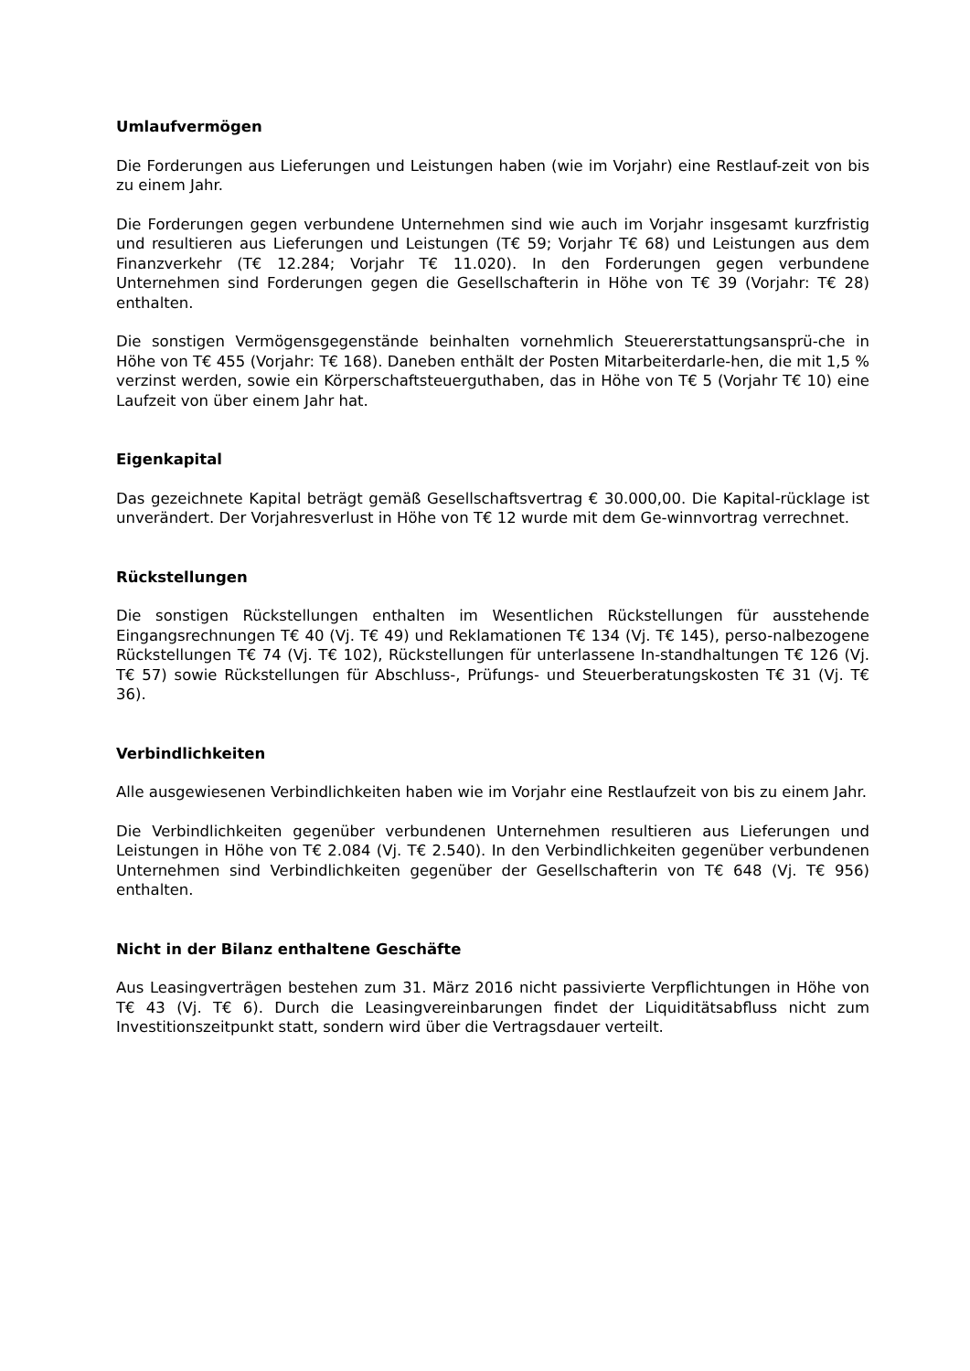Umlaufvermögen
Die Forderungen aus Lieferungen und Leistungen haben (wie im Vorjahr) eine Restlauf-zeit von bis zu einem Jahr.
Die Forderungen gegen verbundene Unternehmen sind wie auch im Vorjahr insgesamt kurzfristig und resultieren aus Lieferungen und Leistungen (T€ 59; Vorjahr T€ 68) und Leistungen aus dem Finanzverkehr (T€ 12.284; Vorjahr T€ 11.020). In den Forderungen gegen verbundene Unternehmen sind Forderungen gegen die Gesellschafterin in Höhe von T€ 39 (Vorjahr: T€ 28) enthalten.
Die sonstigen Vermögensgegenstände beinhalten vornehmlich Steuererstattungsansprü-che in Höhe von T€ 455 (Vorjahr: T€ 168). Daneben enthält der Posten Mitarbeiterdarle-hen, die mit 1,5 % verzinst werden, sowie ein Körperschaftsteuerguthaben, das in Höhe von T€ 5 (Vorjahr T€ 10) eine Laufzeit von über einem Jahr hat.
Eigenkapital
Das gezeichnete Kapital beträgt gemäß Gesellschaftsvertrag € 30.000,00. Die Kapital-rücklage ist unverändert. Der Vorjahresverlust in Höhe von T€ 12 wurde mit dem Ge-winnvortrag verrechnet.
Rückstellungen
Die sonstigen Rückstellungen enthalten im Wesentlichen Rückstellungen für ausstehende Eingangsrechnungen T€ 40 (Vj. T€ 49) und Reklamationen T€ 134 (Vj. T€ 145), perso-nalbezogene Rückstellungen T€ 74 (Vj. T€ 102), Rückstellungen für unterlassene In-standhaltungen T€ 126 (Vj. T€ 57) sowie Rückstellungen für Abschluss-, Prüfungs- und Steuerberatungskosten T€ 31 (Vj. T€ 36).
Verbindlichkeiten
Alle ausgewiesenen Verbindlichkeiten haben wie im Vorjahr eine Restlaufzeit von bis zu einem Jahr.
Die Verbindlichkeiten gegenüber verbundenen Unternehmen resultieren aus Lieferungen und Leistungen in Höhe von T€ 2.084 (Vj. T€ 2.540). In den Verbindlichkeiten gegenüber verbundenen Unternehmen sind Verbindlichkeiten gegenüber der Gesellschafterin von T€ 648 (Vj. T€ 956) enthalten.
Nicht in der Bilanz enthaltene Geschäfte
Aus Leasingverträgen bestehen zum 31. März 2016 nicht passivierte Verpflichtungen in Höhe von T€ 43 (Vj. T€ 6). Durch die Leasingvereinbarungen findet der Liquiditätsabfluss nicht zum Investitionszeitpunkt statt, sondern wird über die Vertragsdauer verteilt.